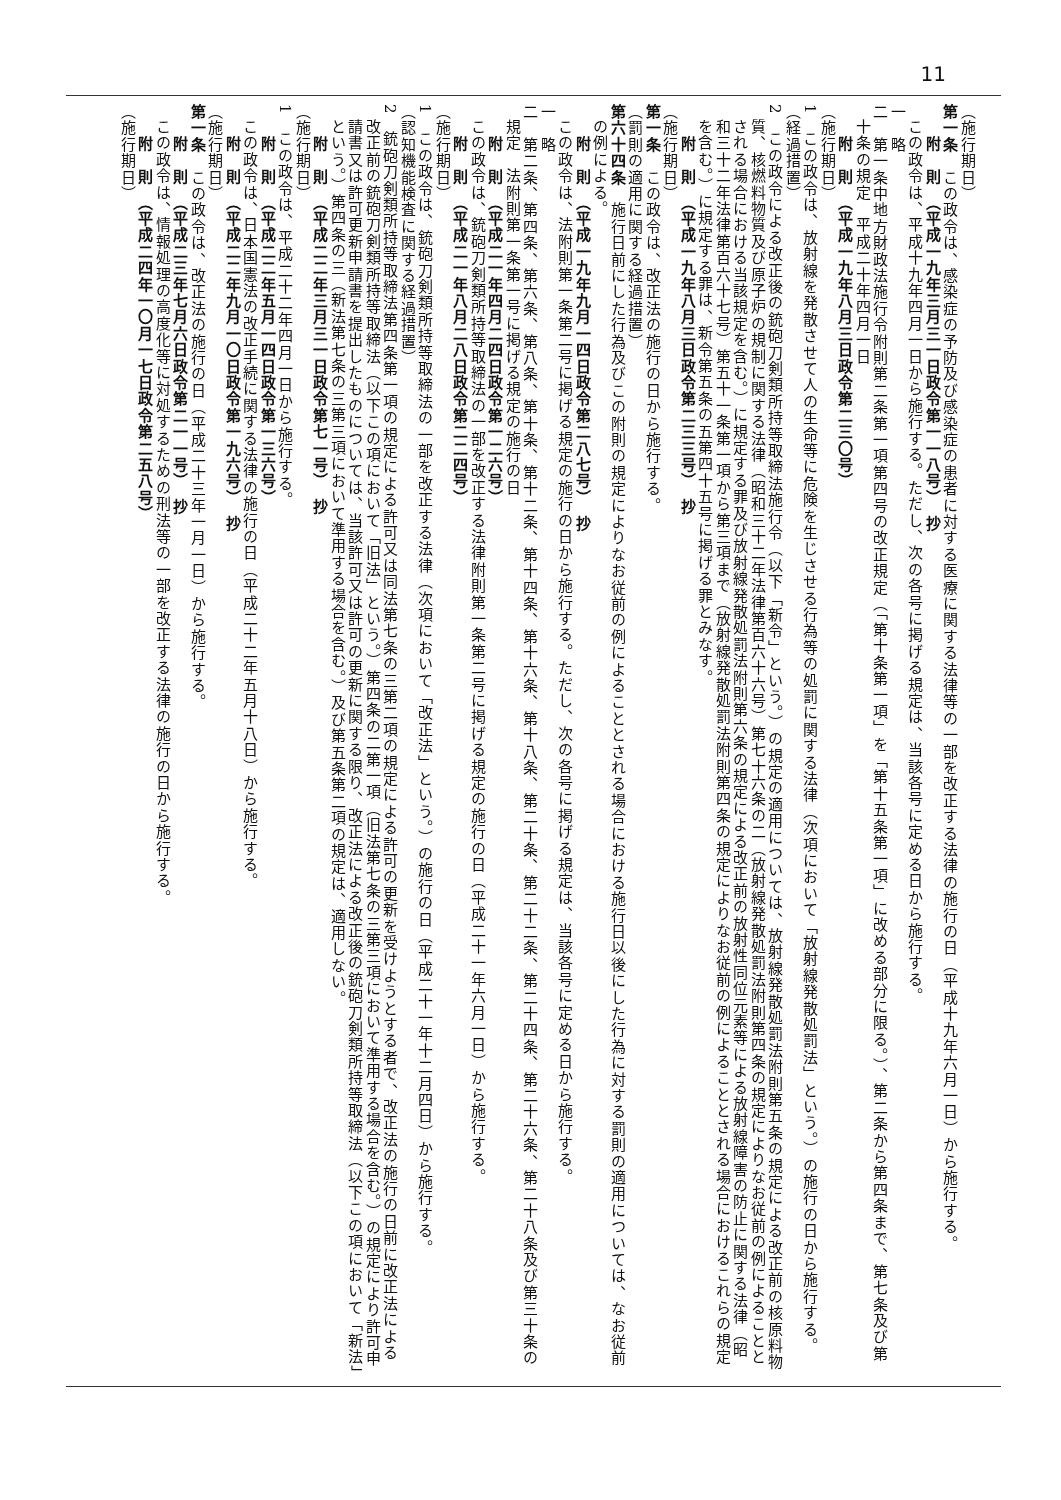11
（施行期日）
第一条　この政令は、感染症の予防及び感染症の患者に対する医療に関する法律等の一部を改正する法律の施行の日（平成十九年六月一日）から施行する。
附　則　（平成一九年三月三一日政令第一一八号）　抄
この政令は、平成十九年四月一日から施行する。ただし、次の各号に掲げる規定は、当該各号に定める日から施行する。
一　略
二　第一条中地方財政法施行令附則第二条第一項第四号の改正規定（「第十条第一項」を「第十五条第一項」に改める部分に限る。）、第二条から第四条まで、第七条及び第十条の規定　平成二十年四月一日
附　則　（平成一九年八月三日政令第二三〇号）
（施行期日）
1　この政令は、放射線を発散させて人の生命等に危険を生じさせる行為等の処罰に関する法律（次項において「放射線発散処罰法」という。）の施行の日から施行する。
（経過措置）
2　この政令による改正後の銃砲刀剣類所持等取締法施行令（以下「新令」という。）の規定の適用については、放射線発散処罰法附則第五条の規定による改正前の核原料物質、核燃料物質及び原子炉の規制に関する法律（昭和三十二年法律第百六十六号）第七十六条の二（放射線発散処罰法附則第四条の規定によりなお従前の例によることとされる場合における当該規定を含む。）に規定する罪及び放射線発散処罰法附則第六条の規定による改正前の放射性同位元素等による放射線障害の防止に関する法律（昭和三十二年法律第百六十七号）第五十一条第一項から第三項まで（放射線発散処罰法附則第四条の規定によりなお従前の例によることとされる場合におけるこれらの規定を含む。）に規定する罪は、新令第五条の五第四十五号に掲げる罪とみなす。
附　則　（平成一九年八月三日政令第二三三号）　抄
（施行期日）
第一条　この政令は、改正法の施行の日から施行する。
（罰則の適用に関する経過措置）
第六十四条　施行日前にした行為及びこの附則の規定によりなお従前の例によることとされる場合における施行日以後にした行為に対する罰則の適用については、なお従前の例による。
附　則　（平成一九年九月一四日政令第二八七号）　抄
この政令は、法附則第一条第二号に掲げる規定の施行の日から施行する。ただし、次の各号に掲げる規定は、当該各号に定める日から施行する。
一　略
二　第二条、第四条、第六条、第八条、第十条、第十二条、第十四条、第十六条、第十八条、第二十条、第二十二条、第二十四条、第二十六条、第二十八条及び第三十条の規定　法附則第一条第一号に掲げる規定の施行の日
附　則　（平成二一年四月二四日政令第一二六号）
この政令は、銃砲刀剣類所持等取締法の一部を改正する法律附則第一条第二号に掲げる規定の施行の日（平成二十一年六月一日）から施行する。
附　則　（平成二一年八月二八日政令第二二四号）
（施行期日）
1　この政令は、銃砲刀剣類所持等取締法の一部を改正する法律（次項において「改正法」という。）の施行の日（平成二十一年十二月四日）から施行する。
（認知機能検査に関する経過措置）
2　銃砲刀剣類所持等取締法第四条第一項の規定による許可又は同法第七条の三第二項の規定による許可の更新を受けようとする者で、改正法の施行の日前に改正法による改正前の銃砲刀剣類所持等取締法（以下この項において「旧法」という。）第四条の二第一項（旧法第七条の三第三項において準用する場合を含む。）の規定により許可申請書又は許可更新申請書を提出したものについては、当該許可又は許可の更新に関する限り、改正法による改正後の銃砲刀剣類所持等取締法（以下この項において「新法」という。）第四条の三（新法第七条の三第三項において準用する場合を含む。）及び第五条第二項の規定は、適用しない。
附　則　（平成二二年三月三一日政令第七一号）　抄
（施行期日）
1　この政令は、平成二十二年四月一日から施行する。
附　則　（平成二二年五月一四日政令第一三六号）
この政令は、日本国憲法の改正手続に関する法律の施行の日（平成二十二年五月十八日）から施行する。
附　則　（平成二二年九月一〇日政令第一九六号）　抄
（施行期日）
第一条　この政令は、改正法の施行の日（平成二十三年一月一日）から施行する。
附　則　（平成二三年七月六日政令第二一一号）　抄
この政令は、情報処理の高度化等に対処するための刑法等の一部を改正する法律の施行の日から施行する。
附　則　（平成二四年一〇月一七日政令第二五八号）
（施行期日）